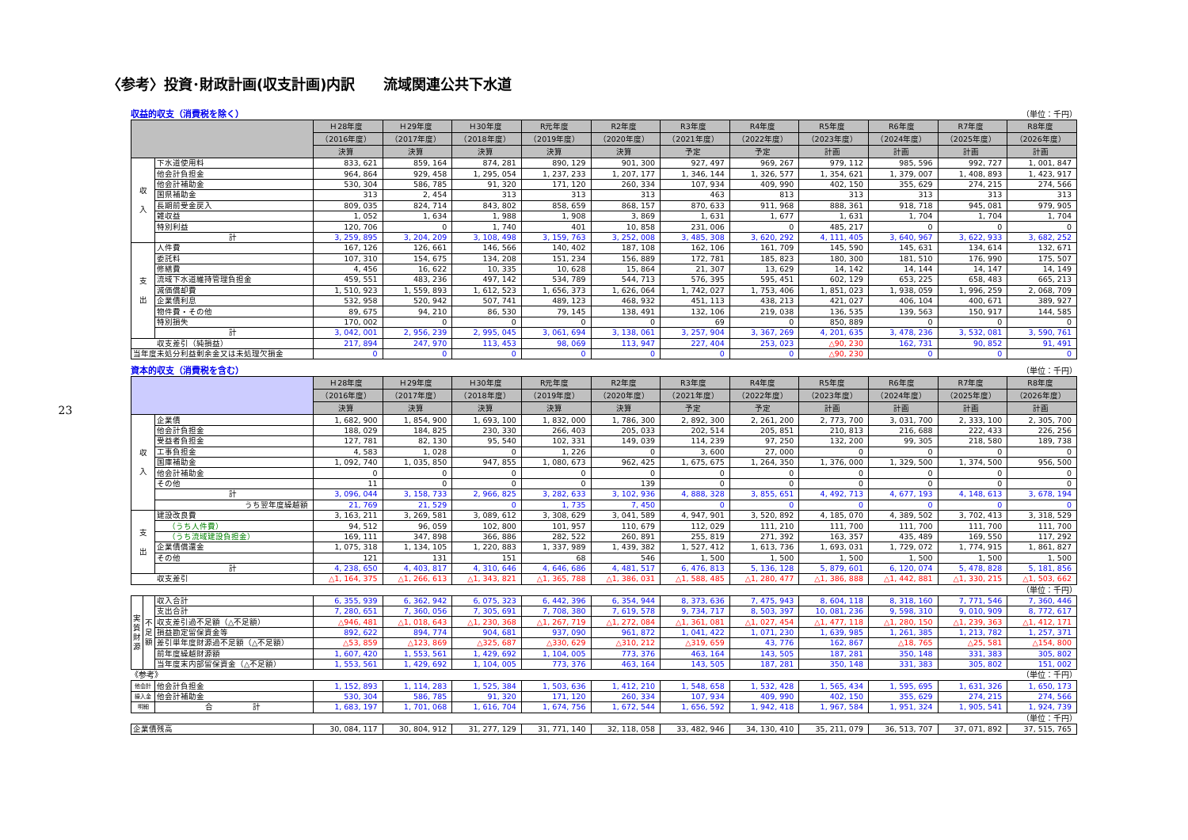23
〈参考〉投資･財政計画(収支計画)内訳　　流域関連公共下水道
収益的収支（消費税を除く） （単位：千円）
| | | Ｈ28年度 | Ｈ29年度 | Ｈ30年度 | R元年度 | R2年度 | R3年度 | R4年度 | R5年度 | R6年度 | R7年度 | R8年度 |
| --- | --- | --- | --- | --- | --- | --- | --- | --- | --- | --- | --- | --- |
| | | （2016年度） | （2017年度） | （2018年度） | （2019年度） | （2020年度） | （2021年度） | （2022年度） | （2023年度） | （2024年度） | （2025年度） | （2026年度） |
| | | 決算 | 決算 | 決算 | 決算 | 決算 | 予定 | 予定 | 計画 | 計画 | 計画 | 計画 |
| 収 入 | 下水道使用料 | 833, 621 | 859, 164 | 874, 281 | 890, 129 | 901, 300 | 927, 497 | 969, 267 | 979, 112 | 985, 596 | 992, 727 | 1, 001, 847 |
| | 他会計負担金 | 964, 864 | 929, 458 | 1, 295, 054 | 1, 237, 233 | 1, 207, 177 | 1, 346, 144 | 1, 326, 577 | 1, 354, 621 | 1, 379, 007 | 1, 408, 893 | 1, 423, 917 |
| | 他会計補助金 | 530, 304 | 586, 785 | 91, 320 | 171, 120 | 260, 334 | 107, 934 | 409, 990 | 402, 150 | 355, 629 | 274, 215 | 274, 566 |
| | 国県補助金 | 313 | 2, 454 | 313 | 313 | 313 | 463 | 813 | 313 | 313 | 313 | 313 |
| | 長期前受金戻入 | 809, 035 | 824, 714 | 843, 802 | 858, 659 | 868, 157 | 870, 633 | 911, 968 | 888, 361 | 918, 718 | 945, 081 | 979, 905 |
| | 雑収益 | 1, 052 | 1, 634 | 1, 988 | 1, 908 | 3, 869 | 1, 631 | 1, 677 | 1, 631 | 1, 704 | 1, 704 | 1, 704 |
| | 特別利益 | 120, 706 | 0 | 1, 740 | 401 | 10, 858 | 231, 006 | 0 | 485, 217 | 0 | 0 | 0 |
| | 計 | 3, 259, 895 | 3, 204, 209 | 3, 108, 498 | 3, 159, 763 | 3, 252, 008 | 3, 485, 308 | 3, 620, 292 | 4, 111, 405 | 3, 640, 967 | 3, 622, 933 | 3, 682, 252 |
| 支 出 | 人件費 | 167, 126 | 126, 661 | 146, 566 | 140, 402 | 187, 108 | 162, 106 | 161, 709 | 145, 590 | 145, 631 | 134, 614 | 132, 671 |
| | 委託料 | 107, 310 | 154, 675 | 134, 208 | 151, 234 | 156, 889 | 172, 781 | 185, 823 | 180, 300 | 181, 510 | 176, 990 | 175, 507 |
| | 修繕費 | 4, 456 | 16, 622 | 10, 335 | 10, 628 | 15, 864 | 21, 307 | 13, 629 | 14, 142 | 14, 144 | 14, 147 | 14, 149 |
| | 流域下水道維持管理負担金 | 459, 551 | 483, 236 | 497, 142 | 534, 789 | 544, 713 | 576, 395 | 595, 451 | 602, 129 | 653, 225 | 658, 483 | 665, 213 |
| | 減価償却費 | 1, 510, 923 | 1, 559, 893 | 1, 612, 523 | 1, 656, 373 | 1, 626, 064 | 1, 742, 027 | 1, 753, 406 | 1, 851, 023 | 1, 938, 059 | 1, 996, 259 | 2, 068, 709 |
| | 企業債利息 | 532, 958 | 520, 942 | 507, 741 | 489, 123 | 468, 932 | 451, 113 | 438, 213 | 421, 027 | 406, 104 | 400, 671 | 389, 927 |
| | 物件費・その他 | 89, 675 | 94, 210 | 86, 530 | 79, 145 | 138, 491 | 132, 106 | 219, 038 | 136, 535 | 139, 563 | 150, 917 | 144, 585 |
| | 特別損失 | 170, 002 | 0 | 0 | 0 | 0 | 69 | 0 | 850, 889 | 0 | 0 | 0 |
| | 計 | 3, 042, 001 | 2, 956, 239 | 2, 995, 045 | 3, 061, 694 | 3, 138, 061 | 3, 257, 904 | 3, 367, 269 | 4, 201, 635 | 3, 478, 236 | 3, 532, 081 | 3, 590, 761 |
| 収支差引（純損益） | | 217, 894 | 247, 970 | 113, 453 | 98, 069 | 113, 947 | 227, 404 | 253, 023 | △90, 230 | 162, 731 | 90, 852 | 91, 491 |
| 当年度未処分利益剰余金又は未処理欠損金 | | 0 | 0 | 0 | 0 | 0 | 0 | 0 | △90, 230 | 0 | 0 | 0 |
資本的収支（消費税を含む） （単位：千円）
| | | Ｈ28年度 | Ｈ29年度 | Ｈ30年度 | R元年度 | R2年度 | R3年度 | R4年度 | R5年度 | R6年度 | R7年度 | R8年度 |
| --- | --- | --- | --- | --- | --- | --- | --- | --- | --- | --- | --- | --- |
| | | （2016年度） | （2017年度） | （2018年度） | （2019年度） | （2020年度） | （2021年度） | （2022年度） | （2023年度） | （2024年度） | （2025年度） | （2026年度） |
| | | 決算 | 決算 | 決算 | 決算 | 決算 | 予定 | 予定 | 計画 | 計画 | 計画 | 計画 |
| 収 入 | 企業債 | 1, 682, 900 | 1, 854, 900 | 1, 693, 100 | 1, 832, 000 | 1, 786, 300 | 2, 892, 300 | 2, 261, 200 | 2, 773, 700 | 3, 031, 700 | 2, 333, 100 | 2, 305, 700 |
| | 他会計負担金 | 188, 029 | 184, 825 | 230, 330 | 266, 403 | 205, 033 | 202, 514 | 205, 851 | 210, 813 | 216, 688 | 222, 433 | 226, 256 |
| | 受益者負担金 | 127, 781 | 82, 130 | 95, 540 | 102, 331 | 149, 039 | 114, 239 | 97, 250 | 132, 200 | 99, 305 | 218, 580 | 189, 738 |
| | 工事負担金 | 4, 583 | 1, 028 | 0 | 1, 226 | 0 | 3, 600 | 27, 000 | 0 | 0 | 0 | 0 |
| | 国庫補助金 | 1, 092, 740 | 1, 035, 850 | 947, 855 | 1, 080, 673 | 962, 425 | 1, 675, 675 | 1, 264, 350 | 1, 376, 000 | 1, 329, 500 | 1, 374, 500 | 956, 500 |
| | 他会計補助金 | 0 | 0 | 0 | 0 | 0 | 0 | 0 | 0 | 0 | 0 | 0 |
| | その他 | 11 | 0 | 0 | 0 | 139 | 0 | 0 | 0 | 0 | 0 | 0 |
| | 計 | 3, 096, 044 | 3, 158, 733 | 2, 966, 825 | 3, 282, 633 | 3, 102, 936 | 4, 888, 328 | 3, 855, 651 | 4, 492, 713 | 4, 677, 193 | 4, 148, 613 | 3, 678, 194 |
| | うち翌年度繰越額 | 21, 769 | 21, 529 | 0 | 1, 735 | 7, 450 | 0 | 0 | 0 | 0 | 0 | 0 |
| 支 出 | 建設改良費 | 3, 163, 211 | 3, 269, 581 | 3, 089, 612 | 3, 308, 629 | 3, 041, 589 | 4, 947, 901 | 3, 520, 892 | 4, 185, 070 | 4, 389, 502 | 3, 702, 413 | 3, 318, 529 |
| | （うち人件費） | 94, 512 | 96, 059 | 102, 800 | 101, 957 | 110, 679 | 112, 029 | 111, 210 | 111, 700 | 111, 700 | 111, 700 | 111, 700 |
| | （うち流域建設負担金） | 169, 111 | 347, 898 | 366, 886 | 282, 522 | 260, 891 | 255, 819 | 271, 392 | 163, 357 | 435, 489 | 169, 550 | 117, 292 |
| | 企業債償還金 | 1, 075, 318 | 1, 134, 105 | 1, 220, 883 | 1, 337, 989 | 1, 439, 382 | 1, 527, 412 | 1, 613, 736 | 1, 693, 031 | 1, 729, 072 | 1, 774, 915 | 1, 861, 827 |
| | その他 | 121 | 131 | 151 | 68 | 546 | 1, 500 | 1, 500 | 1, 500 | 1, 500 | 1, 500 | 1, 500 |
| | 計 | 4, 238, 650 | 4, 403, 817 | 4, 310, 646 | 4, 646, 686 | 4, 481, 517 | 6, 476, 813 | 5, 136, 128 | 5, 879, 601 | 6, 120, 074 | 5, 478, 828 | 5, 181, 856 |
| 収支差引 | | △1, 164, 375 | △1, 266, 613 | △1, 343, 821 | △1, 365, 788 | △1, 386, 031 | △1, 588, 485 | △1, 280, 477 | △1, 386, 888 | △1, 442, 881 | △1, 330, 215 | △1, 503, 662 |
（単位：千円）
| 実 質 財 源 | 不 足 額 | 収入合計 | 6, 355, 939 | 6, 362, 942 | 6, 075, 323 | 6, 442, 396 | 6, 354, 944 | 8, 373, 636 | 7, 475, 943 | 8, 604, 118 | 8, 318, 160 | 7, 771, 546 | 7, 360, 446 |
| | | 支出合計 | 7, 280, 651 | 7, 360, 056 | 7, 305, 691 | 7, 708, 380 | 7, 619, 578 | 9, 734, 717 | 8, 503, 397 | 10, 081, 236 | 9, 598, 310 | 9, 010, 909 | 8, 772, 617 |
| | | 収支差引過不足額（△不足額） | △946, 481 | △1, 018, 643 | △1, 230, 368 | △1, 267, 719 | △1, 272, 084 | △1, 361, 081 | △1, 027, 454 | △1, 477, 118 | △1, 280, 150 | △1, 239, 363 | △1, 412, 171 |
| | | 損益勘定留保資金等 | 892, 622 | 894, 774 | 904, 681 | 937, 090 | 961, 872 | 1, 041, 422 | 1, 071, 230 | 1, 639, 985 | 1, 261, 385 | 1, 213, 782 | 1, 257, 371 |
| | | 差引単年度財源過不足額（△不足額） | △53, 859 | △123, 869 | △325, 687 | △330, 629 | △310, 212 | △319, 659 | 43, 776 | 162, 867 | △18, 765 | △25, 581 | △154, 800 |
| | | 前年度繰越財源額 | 1, 607, 420 | 1, 553, 561 | 1, 429, 692 | 1, 104, 005 | 773, 376 | 463, 164 | 143, 505 | 187, 281 | 350, 148 | 331, 383 | 305, 802 |
| | | 当年度末内部留保資金（△不足額） | 1, 553, 561 | 1, 429, 692 | 1, 104, 005 | 773, 376 | 463, 164 | 143, 505 | 187, 281 | 350, 148 | 331, 383 | 305, 802 | 151, 002 |
《参考》 （単位：千円）
| 他会計 | 他会計負担金 | 1, 152, 893 | 1, 114, 283 | 1, 525, 384 | 1, 503, 636 | 1, 412, 210 | 1, 548, 658 | 1, 532, 428 | 1, 565, 434 | 1, 595, 695 | 1, 631, 326 | 1, 650, 173 |
| 繰入金 | 他会計補助金 | 530, 304 | 586, 785 | 91, 320 | 171, 120 | 260, 334 | 107, 934 | 409, 990 | 402, 150 | 355, 629 | 274, 215 | 274, 566 |
| 明細 | 合 計 | 1, 683, 197 | 1, 701, 068 | 1, 616, 704 | 1, 674, 756 | 1, 672, 544 | 1, 656, 592 | 1, 942, 418 | 1, 967, 584 | 1, 951, 324 | 1, 905, 541 | 1, 924, 739 |
（単位：千円）
| 企業債残高 | 30, 084, 117 | 30, 804, 912 | 31, 277, 129 | 31, 771, 140 | 32, 118, 058 | 33, 482, 946 | 34, 130, 410 | 35, 211, 079 | 36, 513, 707 | 37, 071, 892 | 37, 515, 765 |